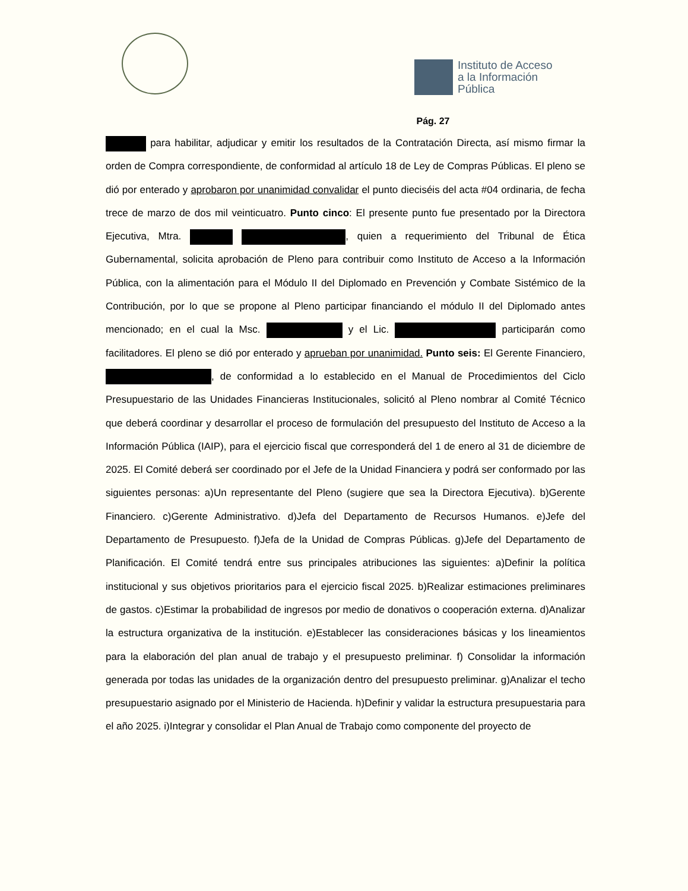Instituto de Acceso
a la Información
Pública
Pág. 27
para habilitar, adjudicar y emitir los resultados de la Contratación Directa, así mismo firmar la orden de Compra correspondiente, de conformidad al artículo 18 de Ley de Compras Públicas. El pleno se dió por enterado y aprobaron por unanimidad convalidar el punto dieciséis del acta #04 ordinaria, de fecha trece de marzo de dos mil veinticuatro. Punto cinco: El presente punto fue presentado por la Directora Ejecutiva, Mtra. , quien a requerimiento del Tribunal de Ética Gubernamental, solicita aprobación de Pleno para contribuir como Instituto de Acceso a la Información Pública, con la alimentación para el Módulo II del Diplomado en Prevención y Combate Sistémico de la Contribución, por lo que se propone al Pleno participar financiando el módulo II del Diplomado antes mencionado; en el cual la Msc. y el Lic. participarán como facilitadores. El pleno se dió por enterado y aprueban por unanimidad. Punto seis: El Gerente Financiero, , de conformidad a lo establecido en el Manual de Procedimientos del Ciclo Presupuestario de las Unidades Financieras Institucionales, solicitó al Pleno nombrar al Comité Técnico que deberá coordinar y desarrollar el proceso de formulación del presupuesto del Instituto de Acceso a la Información Pública (IAIP), para el ejercicio fiscal que corresponderá del 1 de enero al 31 de diciembre de 2025. El Comité deberá ser coordinado por el Jefe de la Unidad Financiera y podrá ser conformado por las siguientes personas: a)Un representante del Pleno (sugiere que sea la Directora Ejecutiva). b)Gerente Financiero. c)Gerente Administrativo. d)Jefa del Departamento de Recursos Humanos. e)Jefe del Departamento de Presupuesto. f)Jefa de la Unidad de Compras Públicas. g)Jefe del Departamento de Planificación. El Comité tendrá entre sus principales atribuciones las siguientes: a)Definir la política institucional y sus objetivos prioritarios para el ejercicio fiscal 2025. b)Realizar estimaciones preliminares de gastos. c)Estimar la probabilidad de ingresos por medio de donativos o cooperación externa. d)Analizar la estructura organizativa de la institución. e)Establecer las consideraciones básicas y los lineamientos para la elaboración del plan anual de trabajo y el presupuesto preliminar. f) Consolidar la información generada por todas las unidades de la organización dentro del presupuesto preliminar. g)Analizar el techo presupuestario asignado por el Ministerio de Hacienda. h)Definir y validar la estructura presupuestaria para el año 2025. i)Integrar y consolidar el Plan Anual de Trabajo como componente del proyecto de